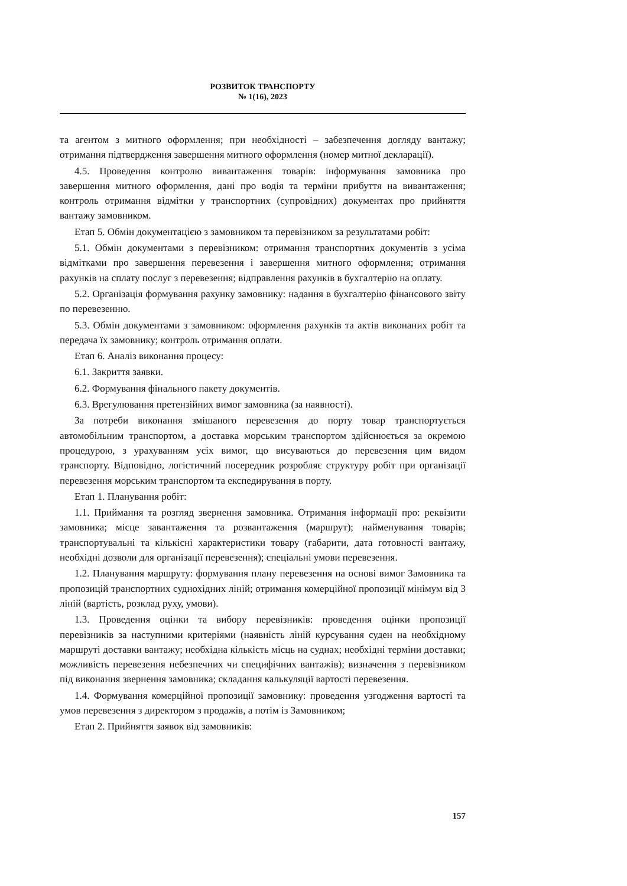РОЗВИТОК ТРАНСПОРТУ
№ 1(16), 2023
та агентом з митного оформлення; при необхідності – забезпечення догляду вантажу; отримання підтвердження завершення митного оформлення (номер митної декларації).
4.5. Проведення контролю вивантаження товарів: інформування замовника про завершення митного оформлення, дані про водія та терміни прибуття на вивантаження; контроль отримання відмітки у транспортних (супровідних) документах про прийняття вантажу замовником.
Етап 5. Обмін документацією з замовником та перевізником за результатами робіт:
5.1. Обмін документами з перевізником: отримання транспортних документів з усіма відмітками про завершення перевезення і завершення митного оформлення; отримання рахунків на сплату послуг з перевезення; відправлення рахунків в бухгалтерію на оплату.
5.2. Організація формування рахунку замовнику: надання в бухгалтерію фінансового звіту по перевезенню.
5.3. Обмін документами з замовником: оформлення рахунків та актів виконаних робіт та передача їх замовнику; контроль отримання оплати.
Етап 6. Аналіз виконання процесу:
6.1. Закриття заявки.
6.2. Формування фінального пакету документів.
6.3. Врегулювання претензійних вимог замовника (за наявності).
За потреби виконання змішаного перевезення до порту товар транспортується автомобільним транспортом, а доставка морським транспортом здійснюється за окремою процедурою, з урахуванням усіх вимог, що висуваються до перевезення цим видом транспорту. Відповідно, логістичний посередник розробляє структуру робіт при організації перевезення морським транспортом та експедирування в порту.
Етап 1. Планування робіт:
1.1. Приймання та розгляд звернення замовника. Отримання інформації про: реквізити замовника; місце завантаження та розвантаження (маршрут); найменування товарів; транспортувальні та кількісні характеристики товару (габарити, дата готовності вантажу, необхідні дозволи для організації перевезення); спеціальні умови перевезення.
1.2. Планування маршруту: формування плану перевезення на основі вимог Замовника та пропозицій транспортних суднохідних ліній; отримання комерційної пропозиції мінімум від 3 ліній (вартість, розклад руху, умови).
1.3. Проведення оцінки та вибору перевізників: проведення оцінки пропозиції перевізників за наступними критеріями (наявність ліній курсування суден на необхідному маршруті доставки вантажу; необхідна кількість місць на суднах; необхідні терміни доставки; можливість перевезення небезпечних чи специфічних вантажів); визначення з перевізником під виконання звернення замовника; складання калькуляції вартості перевезення.
1.4. Формування комерційної пропозиції замовнику: проведення узгодження вартості та умов перевезення з директором з продажів, а потім із Замовником;
Етап 2. Прийняття заявок від замовників:
157